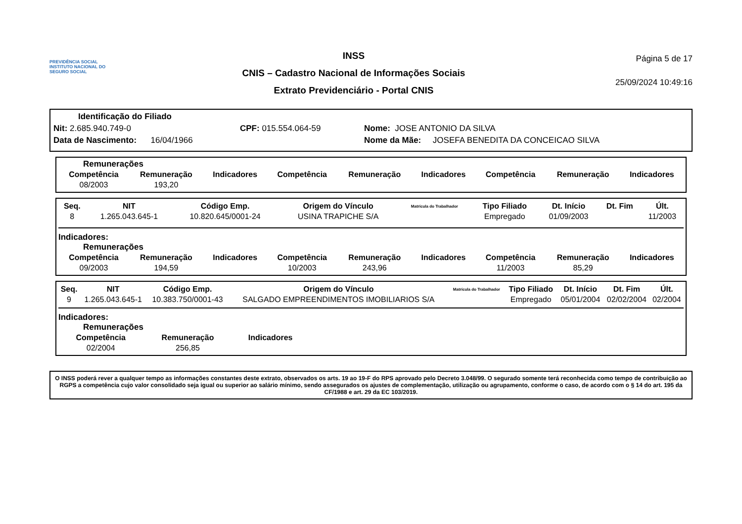PREVIDÊNCIA SOCIAL
INSTITUTO NACIONAL DO SEGURO SOCIAL
INSS
CNIS – Cadastro Nacional de Informações Sociais
Extrato Previdenciário - Portal CNIS
Página 5 de 17
25/09/2024 10:49:16
Identificação do Filiado
Nit: 2.685.940.749-0 CPF: 015.554.064-59 Nome: JOSE ANTONIO DA SILVA
Data de Nascimento: 16/04/1966 Nome da Mãe: JOSEFA BENEDITA DA CONCEICAO SILVA
Remunerações
| Competência | Remuneração | Indicadores | Competência | Remuneração | Indicadores | Competência | Remuneração | Indicadores |
| --- | --- | --- | --- | --- | --- | --- | --- | --- |
| 08/2003 | 193,20 | | | | | | | |
| Seq. | NIT | Código Emp. | Origem do Vínculo | Matrícula do Trabalhador | Tipo Filiado | Dt. Início | Dt. Fim | Últ. |
| --- | --- | --- | --- | --- | --- | --- | --- | --- |
| 8 | 1.265.043.645-1 | 10.820.645/0001-24 | USINA TRAPICHE S/A | | Empregado | 01/09/2003 | | 11/2003 |
Indicadores:
Remunerações
| Competência | Remuneração | Indicadores | Competência | Remuneração | Indicadores | Competência | Remuneração | Indicadores |
| --- | --- | --- | --- | --- | --- | --- | --- | --- |
| 09/2003 | 194,59 | | 10/2003 | 243,96 | | 11/2003 | 85,29 | |
| Seq. | NIT | Código Emp. | Origem do Vínculo | Matrícula do Trabalhador | Tipo Filiado | Dt. Início | Dt. Fim | Últ. |
| --- | --- | --- | --- | --- | --- | --- | --- | --- |
| 9 | 1.265.043.645-1 | 10.383.750/0001-43 | SALGADO EMPREENDIMENTOS IMOBILIARIOS S/A | | Empregado | 05/01/2004 | 02/02/2004 | 02/2004 |
Indicadores:
Remunerações
| Competência | Remuneração | Indicadores |
| --- | --- | --- |
| 02/2004 | 256,85 | |
O INSS poderá rever a qualquer tempo as informações constantes deste extrato, observados os arts. 19 ao 19-F do RPS aprovado pelo Decreto 3.048/99. O segurado somente terá reconhecida como tempo de contribuição ao RGPS a competência cujo valor consolidado seja igual ou superior ao salário mínimo, sendo assegurados os ajustes de complementação, utilização ou agrupamento, conforme o caso, de acordo com o § 14 do art. 195 da CF/1988 e art. 29 da EC 103/2019.